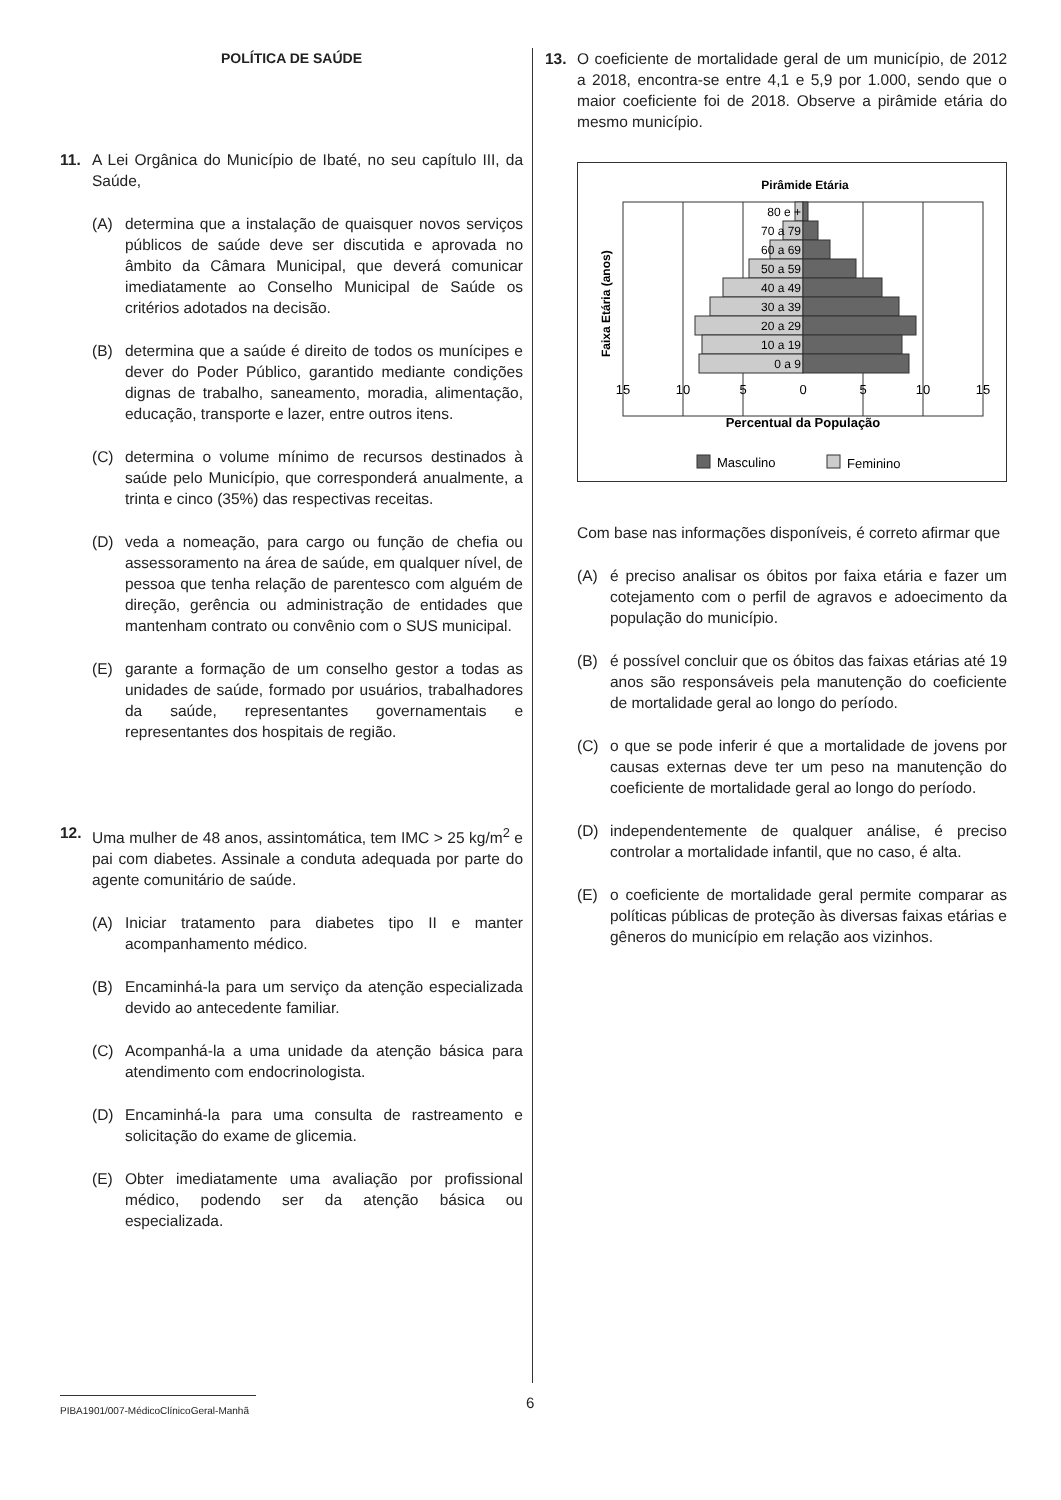POLÍTICA DE SAÚDE
11. A Lei Orgânica do Município de Ibaté, no seu capítulo III, da Saúde,
(A) determina que a instalação de quaisquer novos serviços públicos de saúde deve ser discutida e aprovada no âmbito da Câmara Municipal, que deverá comunicar imediatamente ao Conselho Municipal de Saúde os critérios adotados na decisão.
(B) determina que a saúde é direito de todos os munícipes e dever do Poder Público, garantido mediante condições dignas de trabalho, saneamento, moradia, alimentação, educação, transporte e lazer, entre outros itens.
(C) determina o volume mínimo de recursos destinados à saúde pelo Município, que corresponderá anualmente, a trinta e cinco (35%) das respectivas receitas.
(D) veda a nomeação, para cargo ou função de chefia ou assessoramento na área de saúde, em qualquer nível, de pessoa que tenha relação de parentesco com alguém de direção, gerência ou administração de entidades que mantenham contrato ou convênio com o SUS municipal.
(E) garante a formação de um conselho gestor a todas as unidades de saúde, formado por usuários, trabalhadores da saúde, representantes governamentais e representantes dos hospitais de região.
12. Uma mulher de 48 anos, assintomática, tem IMC > 25 kg/m<sup>2</sup> e pai com diabetes. Assinale a conduta adequada por parte do agente comunitário de saúde.
(A) Iniciar tratamento para diabetes tipo II e manter acompanhamento médico.
(B) Encaminhá-la para um serviço da atenção especializada devido ao antecedente familiar.
(C) Acompanhá-la a uma unidade da atenção básica para atendimento com endocrinologista.
(D) Encaminhá-la para uma consulta de rastreamento e solicitação do exame de glicemia.
(E) Obter imediatamente uma avaliação por profissional médico, podendo ser da atenção básica ou especializada.
13. O coeficiente de mortalidade geral de um município, de 2012 a 2018, encontra-se entre 4,1 e 5,9 por 1.000, sendo que o maior coeficiente foi de 2018. Observe a pirâmide etária do mesmo município.
Pirâmide Etária
Faixa Etária (anos)
80 e +
70 a 79
60 a 69
50 a 59
40 a 49
30 a 39
20 a 29
10 a 19
0 a 9
15
10
5
0
5
10
15
Percentual da População
Masculino
Feminino
Com base nas informações disponíveis, é correto afirmar que
(A) é preciso analisar os óbitos por faixa etária e fazer um cotejamento com o perfil de agravos e adoecimento da população do município.
(B) é possível concluir que os óbitos das faixas etárias até 19 anos são responsáveis pela manutenção do coeficiente de mortalidade geral ao longo do período.
(C) o que se pode inferir é que a mortalidade de jovens por causas externas deve ter um peso na manutenção do coeficiente de mortalidade geral ao longo do período.
(D) independentemente de qualquer análise, é preciso controlar a mortalidade infantil, que no caso, é alta.
(E) o coeficiente de mortalidade geral permite comparar as políticas públicas de proteção às diversas faixas etárias e gêneros do município em relação aos vizinhos.
PIBA1901/007-MédicoClínicoGeral-Manhã
6